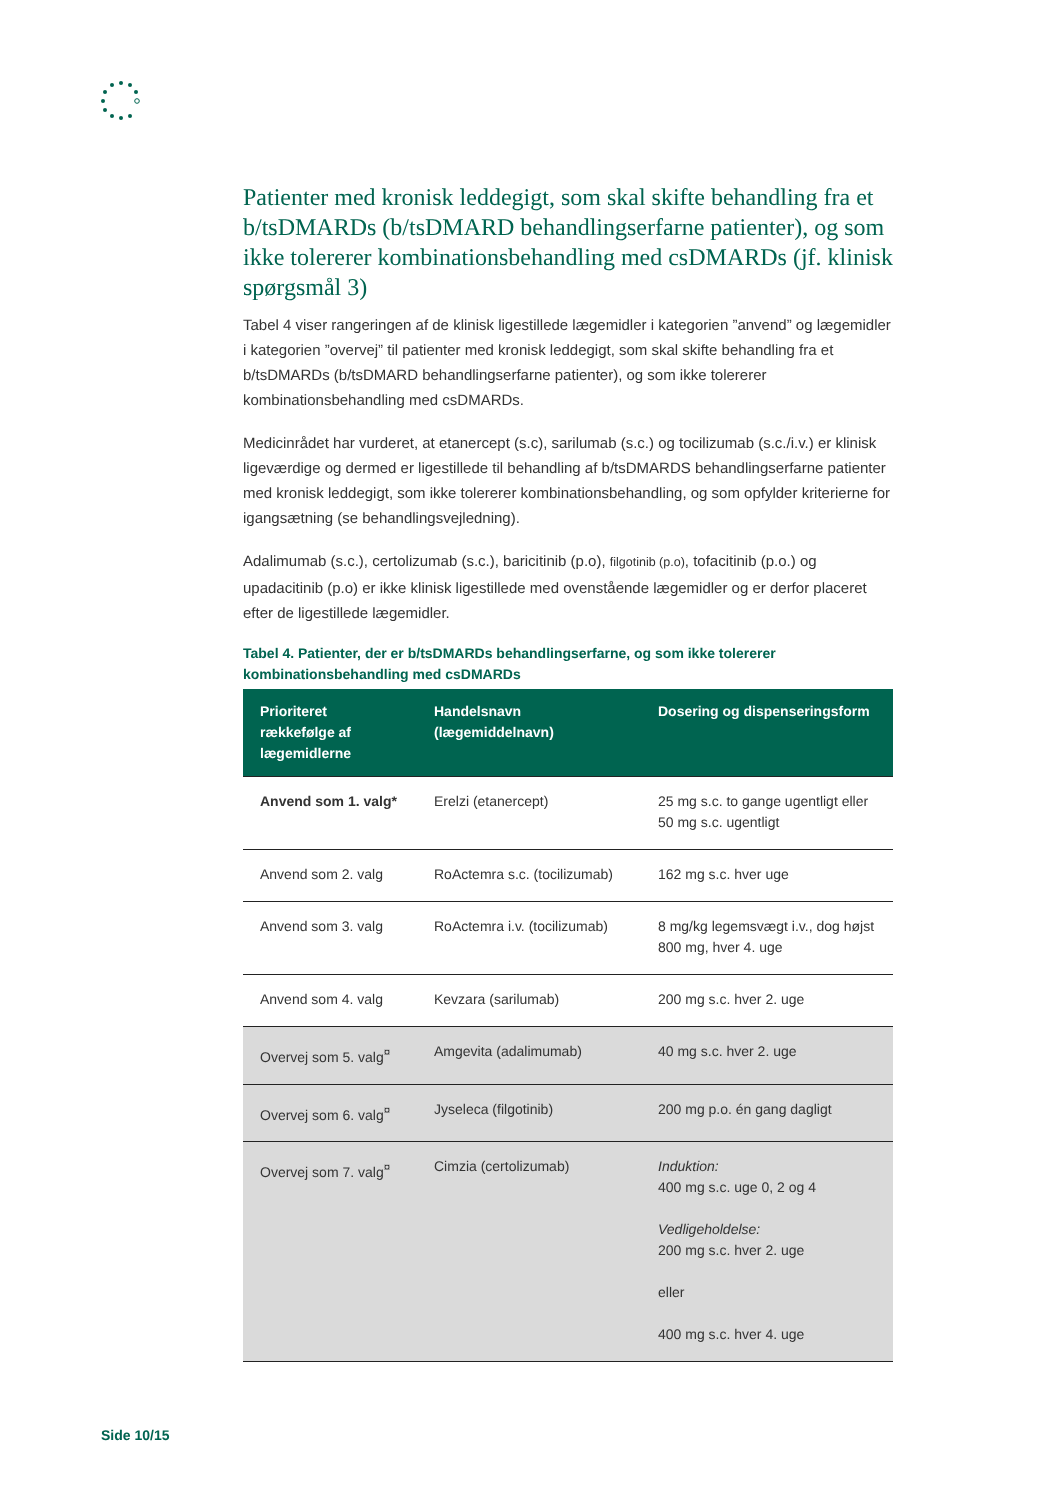Patienter med kronisk leddegigt, som skal skifte behandling fra et b/tsDMARDs (b/tsDMARD behandlingserfarne patienter), og som ikke tolererer kombinationsbehandling med csDMARDs (jf. klinisk spørgsmål 3)
Tabel 4 viser rangeringen af de klinisk ligestillede lægemidler i kategorien ”anvend” og lægemidler i kategorien ”overvej” til patienter med kronisk leddegigt, som skal skifte behandling fra et b/tsDMARDs (b/tsDMARD behandlingserfarne patienter), og som ikke tolererer kombinationsbehandling med csDMARDs.
Medicinrådet har vurderet, at etanercept (s.c), sarilumab (s.c.) og tocilizumab (s.c./i.v.) er klinisk ligeværdige og dermed er ligestillede til behandling af b/tsDMARDS behandlingserfarne patienter med kronisk leddegigt, som ikke tolererer kombinationsbehandling, og som opfylder kriterierne for igangsætning (se behandlingsvejledning).
Adalimumab (s.c.), certolizumab (s.c.), baricitinib (p.o), filgotinib (p.o), tofacitinib (p.o.) og upadacitinib (p.o) er ikke klinisk ligestillede med ovenstående lægemidler og er derfor placeret efter de ligestillede lægemidler.
Tabel 4. Patienter, der er b/tsDMARDs behandlingserfarne, og som ikke tolererer kombinationsbehandling med csDMARDs
| Prioriteret rækkefølge af lægemidlerne | Handelsnavn (lægemiddelnavn) | Dosering og dispenseringsform |
| --- | --- | --- |
| Anvend som 1. valg* | Erelzi (etanercept) | 25 mg s.c. to gange ugentligt eller 50 mg s.c. ugentligt |
| Anvend som 2. valg | RoActemra s.c. (tocilizumab) | 162 mg s.c. hver uge |
| Anvend som 3. valg | RoActemra i.v. (tocilizumab) | 8 mg/kg legemsvægt i.v., dog højst 800 mg, hver 4. uge |
| Anvend som 4. valg | Kevzara (sarilumab) | 200 mg s.c. hver 2. uge |
| Overvej som 5. valg<sup>¤</sup> | Amgevita (adalimumab) | 40 mg s.c. hver 2. uge |
| Overvej som 6. valg<sup>¤</sup> | Jyseleca (filgotinib) | 200 mg p.o. én gang dagligt |
| Overvej som 7. valg<sup>¤</sup> | Cimzia (certolizumab) | Induktion: 400 mg s.c. uge 0, 2 og 4 Vedligeholdelse: 200 mg s.c. hver 2. uge eller 400 mg s.c. hver 4. uge |
Side 10/15